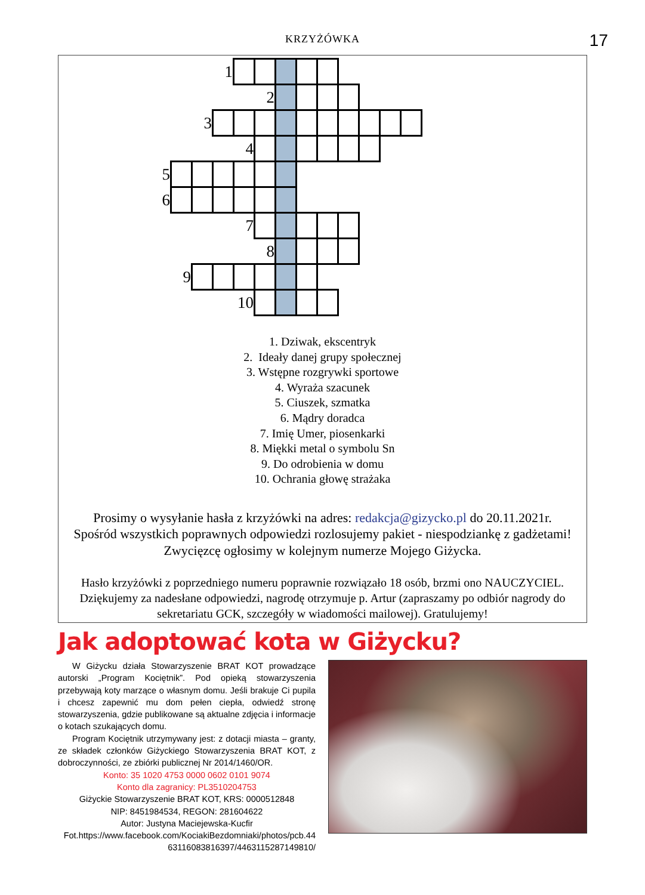KRZYŻÓWKA 17
| | | | 1 | | | | | | | | | |
| | | | | | 2 | | | | | | | |
| | | 3 | | | | | | | | | | |
| | | | | 4 | | | | | | | | |
| 5 | | | | | | | | | | | | |
| 6 | | | | | | | | | | | | |
| | | | | 7 | | | | | | | | |
| | | | | | 8 | | | | | | | |
| | 9 | | | | | | | | | | | |
| | | | | 10 | | | | | | | | |
1. Dziwak, ekscentryk
2. Ideały danej grupy społecznej
3. Wstępne rozgrywki sportowe
4. Wyraża szacunek
5. Ciuszek, szmatka
6. Mądry doradca
7. Imię Umer, piosenkarki
8. Miękki metal o symbolu Sn
9. Do odrobienia w domu
10. Ochrania głowę strażaka
Prosimy o wysyłanie hasła z krzyżówki na adres: redakcja@gizycko.pl do 20.11.2021r.
Spośród wszystkich poprawnych odpowiedzi rozlosujemy pakiet - niespodziankę z gadżetami! Zwycięzcę ogłosimy w kolejnym numerze Mojego Giżycka.
Hasło krzyżówki z poprzedniego numeru poprawnie rozwiązało 18 osób, brzmi ono NAUCZYCIEL. Dziękujemy za nadesłane odpowiedzi, nagrodę otrzymuje p. Artur (zapraszamy po odbiór nagrody do sekretariatu GCK, szczegóły w wiadomości mailowej). Gratulujemy!
Jak adoptować kota w Giżycku?
W Giżycku działa Stowarzyszenie BRAT KOT prowadzące autorski „Program Kociętnik”. Pod opieką stowarzyszenia przebywają koty marzące o własnym domu. Jeśli brakuje Ci pupila i chcesz zapewnić mu dom pełen ciepła, odwiedź stronę stowarzyszenia, gdzie publikowane są aktualne zdjęcia i informacje o kotach szukających domu.
Program Kociętnik utrzymywany jest: z dotacji miasta – granty, ze składek członków Giżyckiego Stowarzyszenia BRAT KOT, z dobroczynności, ze zbiórki publicznej Nr 2014/1460/OR.
Konto: 35 1020 4753 0000 0602 0101 9074
Konto dla zagranicy: PL3510204753
Giżyckie Stowarzyszenie BRAT KOT, KRS: 0000512848
NIP: 8451984534, REGON: 281604622
Autor: Justyna Maciejewska-Kucfir
Fot.https://www.facebook.com/KociakiBezdomniaki/photos/pcb.44 63116083816397/4463115287149810/